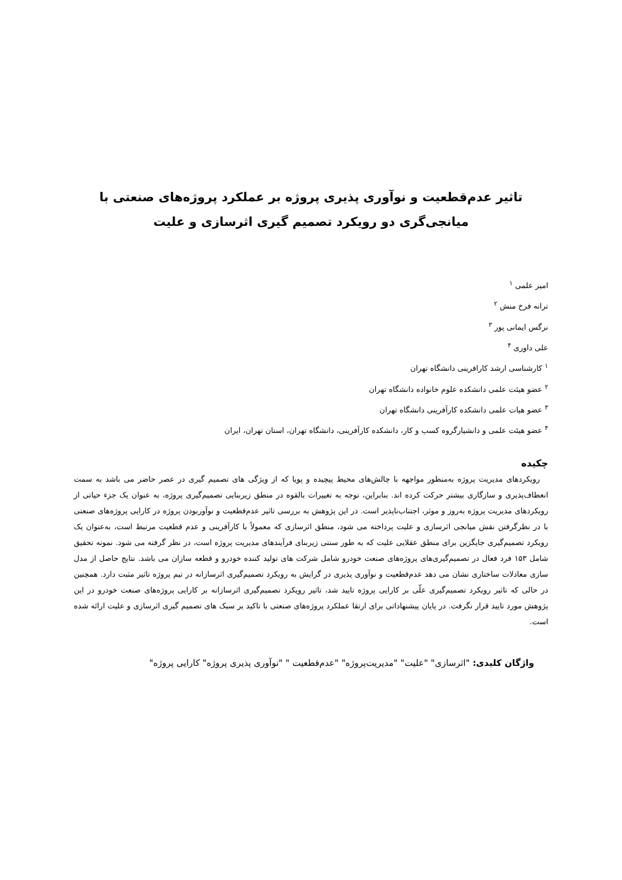تاثیر عدم‌قطعیت و نوآوری پذیری پروژه بر عملکرد پروژه‌های صنعتی با
میانجی‌گری دو رویکرد تصمیم گیری اثرسازی و علیت
امیر علمی <sup>۱</sup>
ترانه فرخ منش <sup>۲</sup>
نرگس ایمانی پور <sup>۳</sup>
علی داوری <sup>۴</sup>
<sup>۱</sup> کارشناسی ارشد کارافرینی دانشگاه تهران
<sup>۲</sup> عضو هیئت علمی دانشکده علوم خانواده دانشگاه تهران
<sup>۳</sup> عضو هیات علمی دانشکده کارآفرینی دانشگاه تهران
<sup>۴</sup> عضو هیئت علمی و دانشیارگروه کسب و کار، دانشکده کارآفرینی، دانشگاه تهران، استان تهران، ایران
چکیده
رویکردهای مدیریت پروژه به‌منظور مواجهه با چالش‌های محیط پیچیده و پویا که از ویژگی های تصمیم گیری در عصر حاضر می باشد به سمت انعطاف‌پذیری و سازگاری بیشتر حرکت کرده اند. بنابراین، توجه به تغییرات بالقوه در منطق زیربنایی تصمیم‌گیری پروژه، به عنوان یک جزء حیاتی از رویکردهای مدیریت پروژه به‌روز و موثر، اجتناب‌ناپذیر است. در این پژوهش به بررسی تاثیر عدم‌قطعیت و نوآوربودن پروژه در کارایی پروژه‌های صنعتی با در نظرگرفتن نقش میانجی اثرسازی و علیت پرداخته می شود، منطق اثرسازی که معمولاً با کارآفرینی و عدم قطعیت مرتبط است، به‌عنوان یک رویکرد تصمیم‌گیری جایگزین برای منطق عقلایی علیت که به طور سنتی زیربنای فرآیندهای مدیریت پروژه است، در نظر گرفته می شود. نمونه تحقیق شامل ۱۵۳ فرد فعال در تصمیم‌گیری‌های پروژه‌های صنعت خودرو شامل شرکت های تولید کننده خودرو و قطعه سازان می باشد. نتایج حاصل از مدل سازی معادلات ساختاری نشان می دهد عدم‌قطعیت و نوآوری پذیری در گرایش به رویکرد تصمیم‌گیری اثرسازانه در تیم پروژه تاثیر مثبت دارد. همچنین در حالی که تاثیر رویکرد تصمیم‌گیری علّی بر کارایی پروژه تایید شد، تاثیر رویکرد تصمیم‌گیری اثرسازانه بر کارایی پروژه‌های صنعت خودرو در این پژوهش مورد تایید قرار نگرفت. در پایان پیشنهاداتی برای ارتقا عملکرد پروژه‌های صنعتی با تاکید بر سبک های تصمیم گیری اثرسازی و علیت ارائه شده است.
واژگان کلیدی: "اثرسازی" "علیت" "مدیریت‌پروژه" "عدم‌قطعیت " "نوآوری پذیری پروژه" کارایی پروژه"